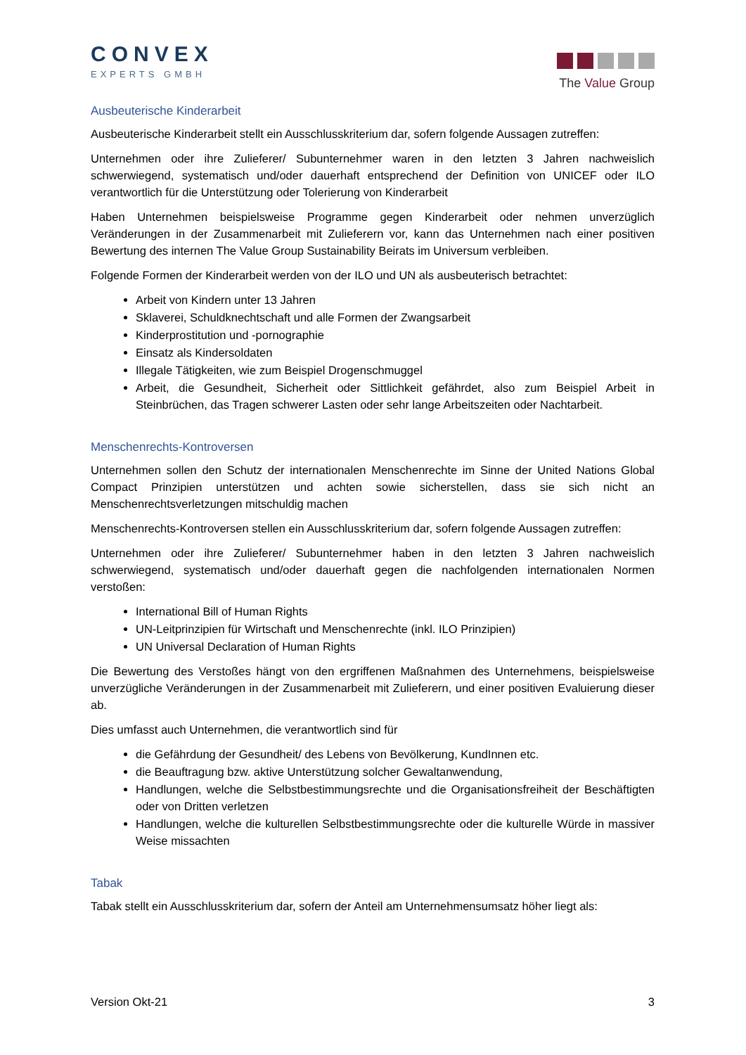CONVEX
EXPERTS GMBH
The Value Group
Ausbeuterische Kinderarbeit
Ausbeuterische Kinderarbeit stellt ein Ausschlusskriterium dar, sofern folgende Aussagen zutreffen:
Unternehmen oder ihre Zulieferer/ Subunternehmer waren in den letzten 3 Jahren nachweislich schwerwiegend, systematisch und/oder dauerhaft entsprechend der Definition von UNICEF oder ILO verantwortlich für die Unterstützung oder Tolerierung von Kinderarbeit
Haben Unternehmen beispielsweise Programme gegen Kinderarbeit oder nehmen unverzüglich Veränderungen in der Zusammenarbeit mit Zulieferern vor, kann das Unternehmen nach einer positiven Bewertung des internen The Value Group Sustainability Beirats im Universum verbleiben.
Folgende Formen der Kinderarbeit werden von der ILO und UN als ausbeuterisch betrachtet:
Arbeit von Kindern unter 13 Jahren
Sklaverei, Schuldknechtschaft und alle Formen der Zwangsarbeit
Kinderprostitution und -pornographie
Einsatz als Kindersoldaten
Illegale Tätigkeiten, wie zum Beispiel Drogenschmuggel
Arbeit, die Gesundheit, Sicherheit oder Sittlichkeit gefährdet, also zum Beispiel Arbeit in Steinbrüchen, das Tragen schwerer Lasten oder sehr lange Arbeitszeiten oder Nachtarbeit.
Menschenrechts-Kontroversen
Unternehmen sollen den Schutz der internationalen Menschenrechte im Sinne der United Nations Global Compact Prinzipien unterstützen und achten sowie sicherstellen, dass sie sich nicht an Menschenrechtsverletzungen mitschuldig machen
Menschenrechts-Kontroversen stellen ein Ausschlusskriterium dar, sofern folgende Aussagen zutreffen:
Unternehmen oder ihre Zulieferer/ Subunternehmer haben in den letzten 3 Jahren nachweislich schwerwiegend, systematisch und/oder dauerhaft gegen die nachfolgenden internationalen Normen verstoßen:
International Bill of Human Rights
UN-Leitprinzipien für Wirtschaft und Menschenrechte (inkl. ILO Prinzipien)
UN Universal Declaration of Human Rights
Die Bewertung des Verstoßes hängt von den ergriffenen Maßnahmen des Unternehmens, beispielsweise unverzügliche Veränderungen in der Zusammenarbeit mit Zulieferern, und einer positiven Evaluierung dieser ab.
Dies umfasst auch Unternehmen, die verantwortlich sind für
die Gefährdung der Gesundheit/ des Lebens von Bevölkerung, KundInnen etc.
die Beauftragung bzw. aktive Unterstützung solcher Gewaltanwendung,
Handlungen, welche die Selbstbestimmungsrechte und die Organisationsfreiheit der Beschäftigten oder von Dritten verletzen
Handlungen, welche die kulturellen Selbstbestimmungsrechte oder die kulturelle Würde in massiver Weise missachten
Tabak
Tabak stellt ein Ausschlusskriterium dar, sofern der Anteil am Unternehmensumsatz höher liegt als:
Version Okt-21 3